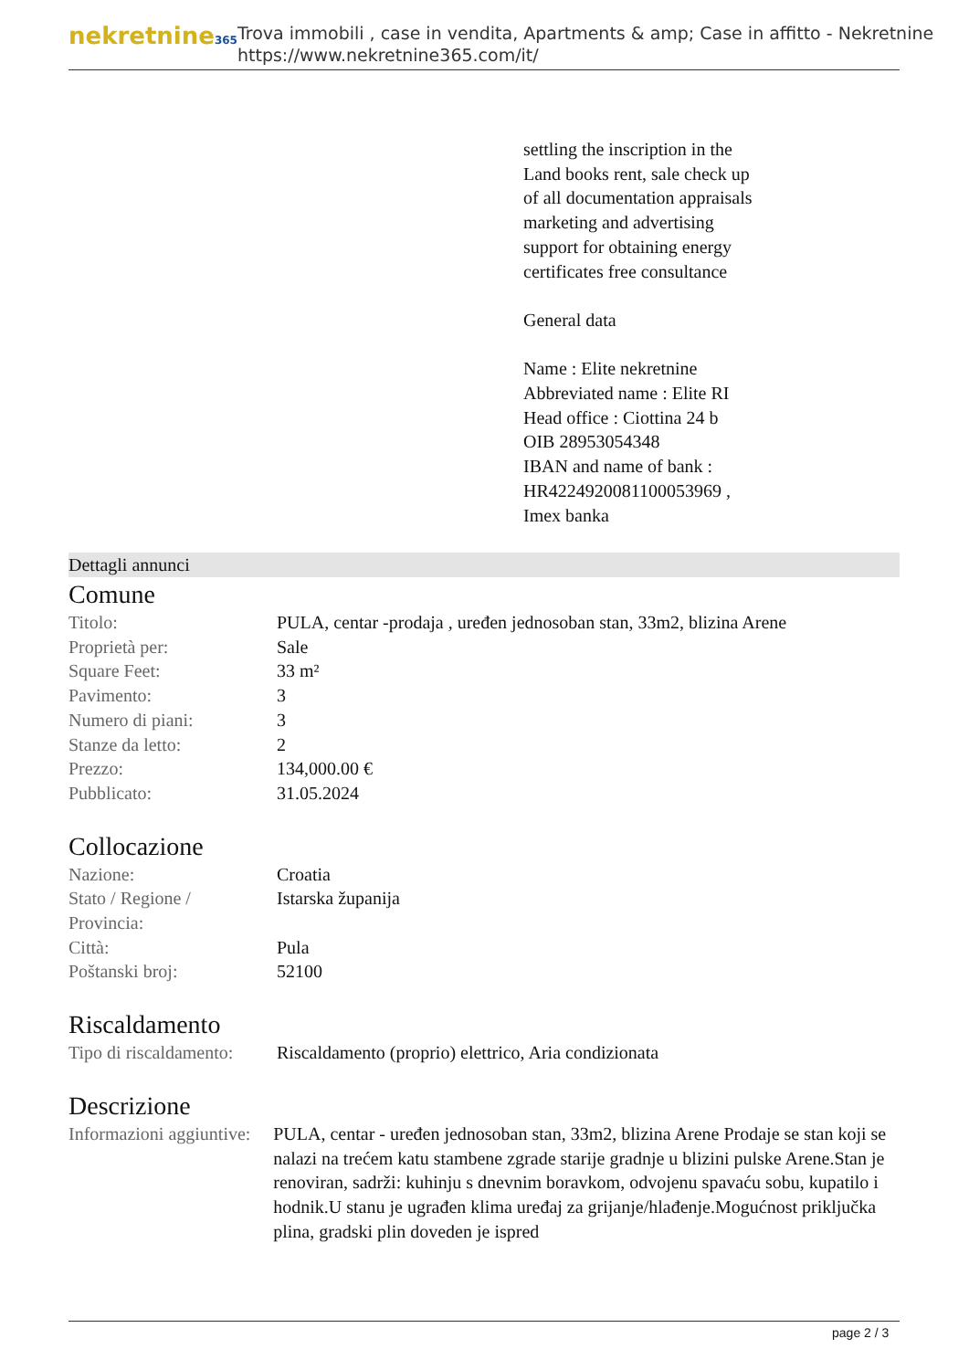nekretnine365
Trova immobili , case in vendita, Apartments & amp; Case in affitto - Nekretnine
https://www.nekretnine365.com/it/
settling the inscription in the
Land books rent, sale check up
of all documentation appraisals
marketing and advertising
support for obtaining energy
certificates free consultance
General data
Name : Elite nekretnine
Abbreviated name : Elite RI
Head office : Ciottina 24 b
OIB 28953054348
IBAN and name of bank :
HR4224920081100053969 ,
Imex banka
Dettagli annunci
Comune
| Titolo: | PULA, centar -prodaja , uređen jednosoban stan, 33m2, blizina Arene |
| Proprietà per: | Sale |
| Square Feet: | 33 m² |
| Pavimento: | 3 |
| Numero di piani: | 3 |
| Stanze da letto: | 2 |
| Prezzo: | 134,000.00 € |
| Pubblicato: | 31.05.2024 |
Collocazione
| Nazione: | Croatia |
| Stato / Regione / Provincia: | Istarska županija |
| Città: | Pula |
| Poštanski broj: | 52100 |
Riscaldamento
| Tipo di riscaldamento: | Riscaldamento (proprio) elettrico, Aria condizionata |
Descrizione
| Informazioni aggiuntive: | PULA, centar - uređen jednosoban stan, 33m2, blizina Arene Prodaje se stan koji se nalazi na trećem katu stambene zgrade starije gradnje u blizini pulske Arene.Stan je renoviran, sadrži: kuhinju s dnevnim boravkom, odvojenu spavaću sobu, kupatilo i hodnik.U stanu je ugrađen klima uređaj za grijanje/hlađenje.Mogućnost priključka plina, gradski plin doveden je ispred |
page 2 / 3